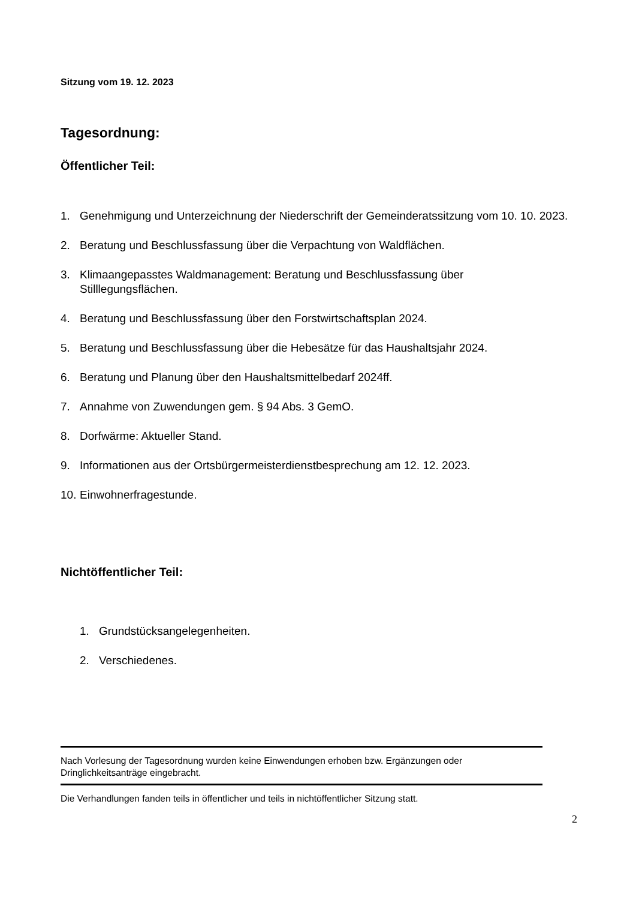Sitzung vom 19. 12. 2023
Tagesordnung:
Öffentlicher Teil:
1. Genehmigung und Unterzeichnung der Niederschrift der Gemeinderatssitzung vom 10. 10. 2023.
2. Beratung und Beschlussfassung über die Verpachtung von Waldflächen.
3. Klimaangepasstes Waldmanagement: Beratung und Beschlussfassung über
Stilllegungsflächen.
4. Beratung und Beschlussfassung über den Forstwirtschaftsplan 2024.
5. Beratung und Beschlussfassung über die Hebesätze für das Haushaltsjahr 2024.
6. Beratung und Planung über den Haushaltsmittelbedarf 2024ff.
7. Annahme von Zuwendungen gem. § 94 Abs. 3 GemO.
8. Dorfwärme: Aktueller Stand.
9. Informationen aus der Ortsbürgermeisterdienstbesprechung am 12. 12. 2023.
10. Einwohnerfragestunde.
Nichtöffentlicher Teil:
1. Grundstücksangelegenheiten.
2. Verschiedenes.
Nach Vorlesung der Tagesordnung wurden keine Einwendungen erhoben bzw. Ergänzungen oder Dringlichkeitsanträge eingebracht.
Die Verhandlungen fanden teils in öffentlicher und teils in nichtöffentlicher Sitzung statt.
2